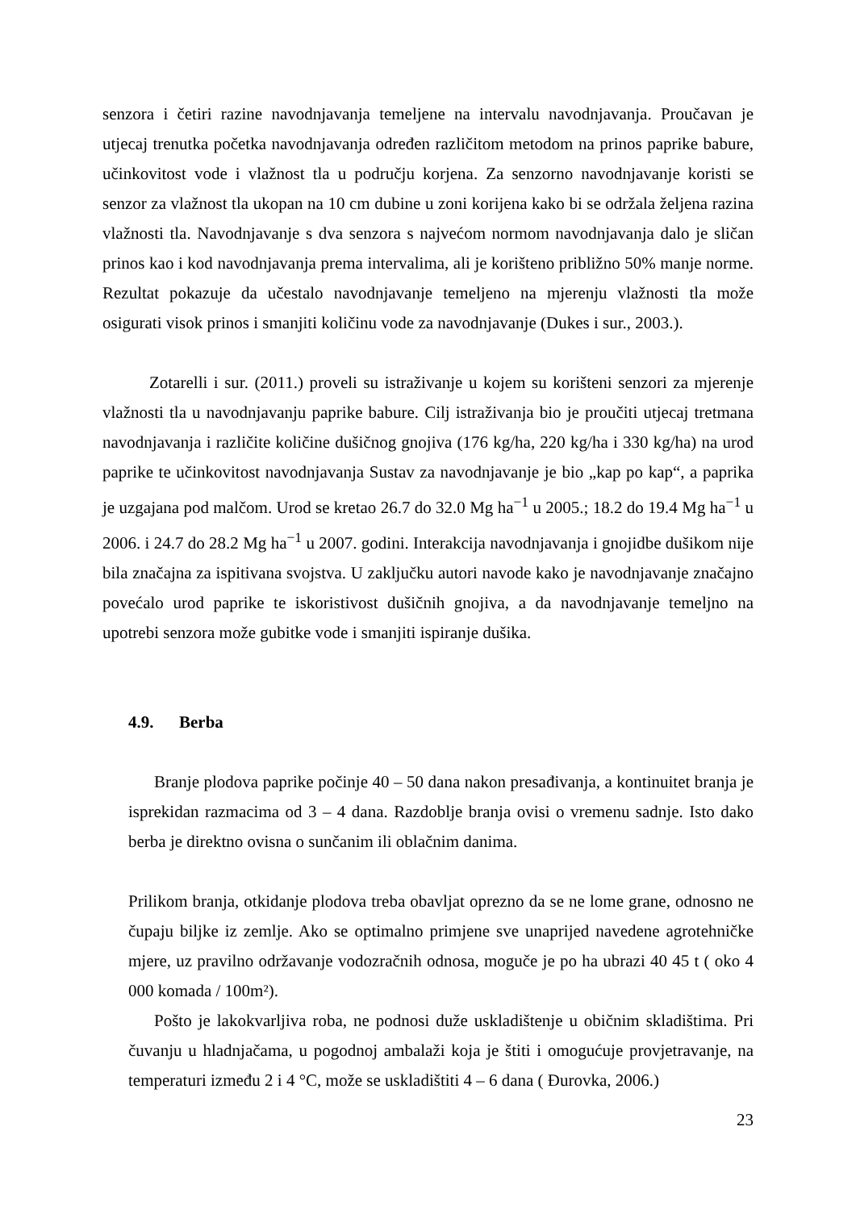senzora i četiri razine navodnjavanja temeljene na intervalu navodnjavanja. Proučavan je utjecaj trenutka početka navodnjavanja određen različitom metodom na prinos paprike babure, učinkovitost vode i vlažnost tla u području korjena. Za senzorno navodnjavanje koristi se senzor za vlažnost tla ukopan na 10 cm dubine u zoni korijena kako bi se održala željena razina vlažnosti tla. Navodnjavanje s dva senzora s najvećom normom navodnjavanja dalo je sličan prinos kao i kod navodnjavanja prema intervalima, ali je korišteno približno 50% manje norme. Rezultat pokazuje da učestalo navodnjavanje temeljeno na mjerenju vlažnosti tla može osigurati visok prinos i smanjiti količinu vode za navodnjavanje (Dukes i sur., 2003.).
Zotarelli i sur. (2011.) proveli su istraživanje u kojem su korišteni senzori za mjerenje vlažnosti tla u navodnjavanju paprike babure. Cilj istraživanja bio je proučiti utjecaj tretmana navodnjavanja i različite količine dušičnog gnojiva (176 kg/ha, 220 kg/ha i 330 kg/ha) na urod paprike te učinkovitost navodnjavanja Sustav za navodnjavanje je bio „kap po kap“, a paprika je uzgajana pod malčom. Urod se kretao 26.7 do 32.0 Mg ha<sup>−1</sup> u 2005.; 18.2 do 19.4 Mg ha<sup>−1</sup> u 2006. i 24.7 do 28.2 Mg ha<sup>−1</sup> u 2007. godini. Interakcija navodnjavanja i gnojidbe dušikom nije bila značajna za ispitivana svojstva. U zaključku autori navode kako je navodnjavanje značajno povećalo urod paprike te iskoristivost dušičnih gnojiva, a da navodnjavanje temeljno na upotrebi senzora može gubitke vode i smanjiti ispiranje dušika.
4.9. Berba
Branje plodova paprike počinje 40 – 50 dana nakon presađivanja, a kontinuitet branja je isprekidan razmacima od 3 – 4 dana. Razdoblje branja ovisi o vremenu sadnje. Isto dako berba je direktno ovisna o sunčanim ili oblačnim danima.
Prilikom branja, otkidanje plodova treba obavljat oprezno da se ne lome grane, odnosno ne čupaju biljke iz zemlje. Ako se optimalno primjene sve unaprijed navedene agrotehničke mjere, uz pravilno održavanje vodozračnih odnosa, moguče je po ha ubrazi 40 45 t ( oko 4 000 komada / 100m²).
Pošto je lakokvarljiva roba, ne podnosi duže uskladištenje u običnim skladištima. Pri čuvanju u hladnjačama, u pogodnoj ambalaži koja je štiti i omogućuje provjetravanje, na temperaturi između 2 i 4 °C, može se uskladištiti 4 – 6 dana ( Đurovka, 2006.)
23